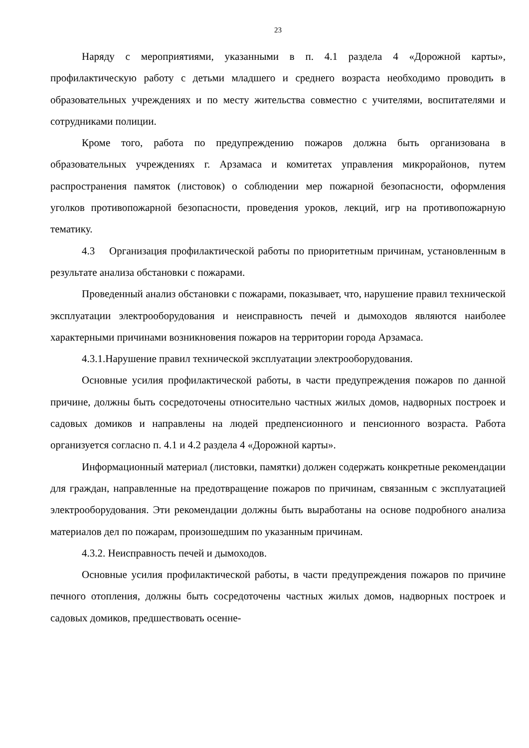23
Наряду с мероприятиями, указанными в п. 4.1 раздела 4 «Дорожной карты», профилактическую работу с детьми младшего и среднего возраста необходимо проводить в образовательных учреждениях и по месту жительства совместно с учителями, воспитателями и сотрудниками полиции.
Кроме того, работа по предупреждению пожаров должна быть организована в образовательных учреждениях г. Арзамаса и комитетах управления микрорайонов, путем распространения памяток (листовок) о соблюдении мер пожарной безопасности, оформления уголков противопожарной безопасности, проведения уроков, лекций, игр на противопожарную тематику.
4.3 Организация профилактической работы по приоритетным причинам, установленным в результате анализа обстановки с пожарами.
Проведенный анализ обстановки с пожарами, показывает, что, нарушение правил технической эксплуатации электрооборудования и неисправность печей и дымоходов являются наиболее характерными причинами возникновения пожаров на территории города Арзамаса.
4.3.1.Нарушение правил технической эксплуатации электрооборудования.
Основные усилия профилактической работы, в части предупреждения пожаров по данной причине, должны быть сосредоточены относительно частных жилых домов, надворных построек и садовых домиков и направлены на людей предпенсионного и пенсионного возраста. Работа организуется согласно п. 4.1 и 4.2 раздела 4 «Дорожной карты».
Информационный материал (листовки, памятки) должен содержать конкретные рекомендации для граждан, направленные на предотвращение пожаров по причинам, связанным с эксплуатацией электрооборудования. Эти рекомендации должны быть выработаны на основе подробного анализа материалов дел по пожарам, произошедшим по указанным причинам.
4.3.2. Неисправность печей и дымоходов.
Основные усилия профилактической работы, в части предупреждения пожаров по причине печного отопления, должны быть сосредоточены частных жилых домов, надворных построек и садовых домиков, предшествовать осенне-